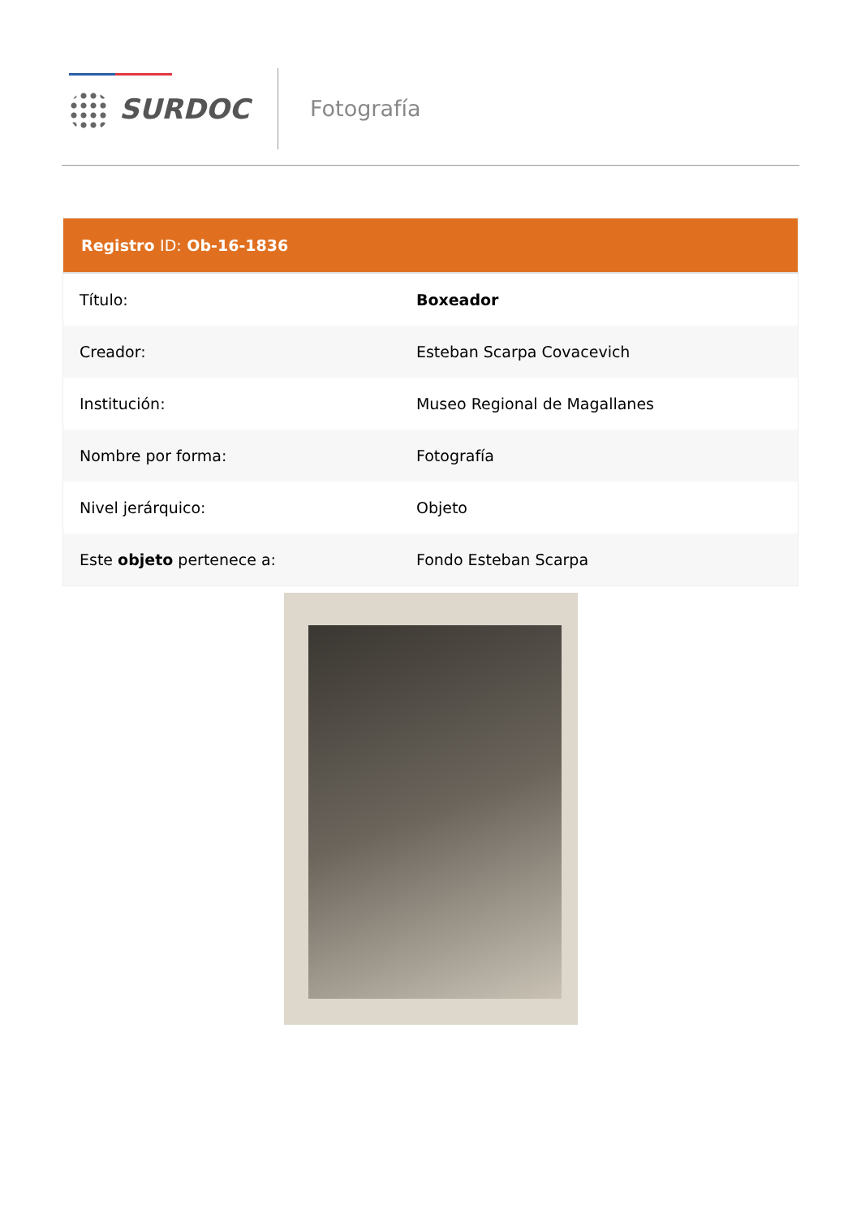SURDOC Fotografía
| Registro ID: Ob-16-1836 | |
| --- | --- |
| Título: | Boxeador |
| Creador: | Esteban Scarpa Covacevich |
| Institución: | Museo Regional de Magallanes |
| Nombre por forma: | Fotografía |
| Nivel jerárquico: | Objeto |
| Este objeto pertenece a: | Fondo Esteban Scarpa |